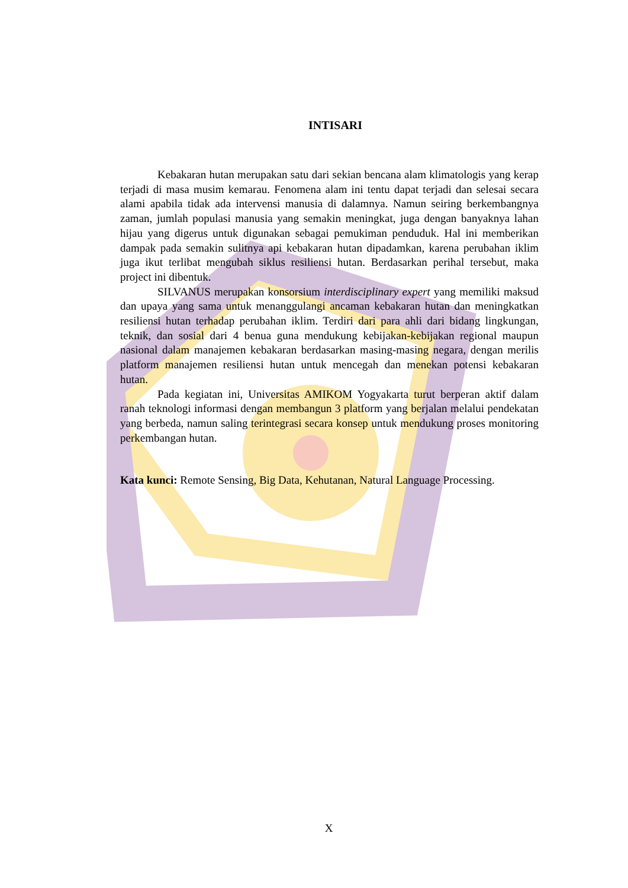INTISARI
Kebakaran hutan merupakan satu dari sekian bencana alam klimatologis yang kerap terjadi di masa musim kemarau. Fenomena alam ini tentu dapat terjadi dan selesai secara alami apabila tidak ada intervensi manusia di dalamnya. Namun seiring berkembangnya zaman, jumlah populasi manusia yang semakin meningkat, juga dengan banyaknya lahan hijau yang digerus untuk digunakan sebagai pemukiman penduduk. Hal ini memberikan dampak pada semakin sulitnya api kebakaran hutan dipadamkan, karena perubahan iklim juga ikut terlibat mengubah siklus resiliensi hutan. Berdasarkan perihal tersebut, maka project ini dibentuk.
SILVANUS merupakan konsorsium interdisciplinary expert yang memiliki maksud dan upaya yang sama untuk menanggulangi ancaman kebakaran hutan dan meningkatkan resiliensi hutan terhadap perubahan iklim. Terdiri dari para ahli dari bidang lingkungan, teknik, dan sosial dari 4 benua guna mendukung kebijakan-kebijakan regional maupun nasional dalam manajemen kebakaran berdasarkan masing-masing negara, dengan merilis platform manajemen resiliensi hutan untuk mencegah dan menekan potensi kebakaran hutan.
Pada kegiatan ini, Universitas AMIKOM Yogyakarta turut berperan aktif dalam ranah teknologi informasi dengan membangun 3 platform yang berjalan melalui pendekatan yang berbeda, namun saling terintegrasi secara konsep untuk mendukung proses monitoring perkembangan hutan.
Kata kunci: Remote Sensing, Big Data, Kehutanan, Natural Language Processing.
X